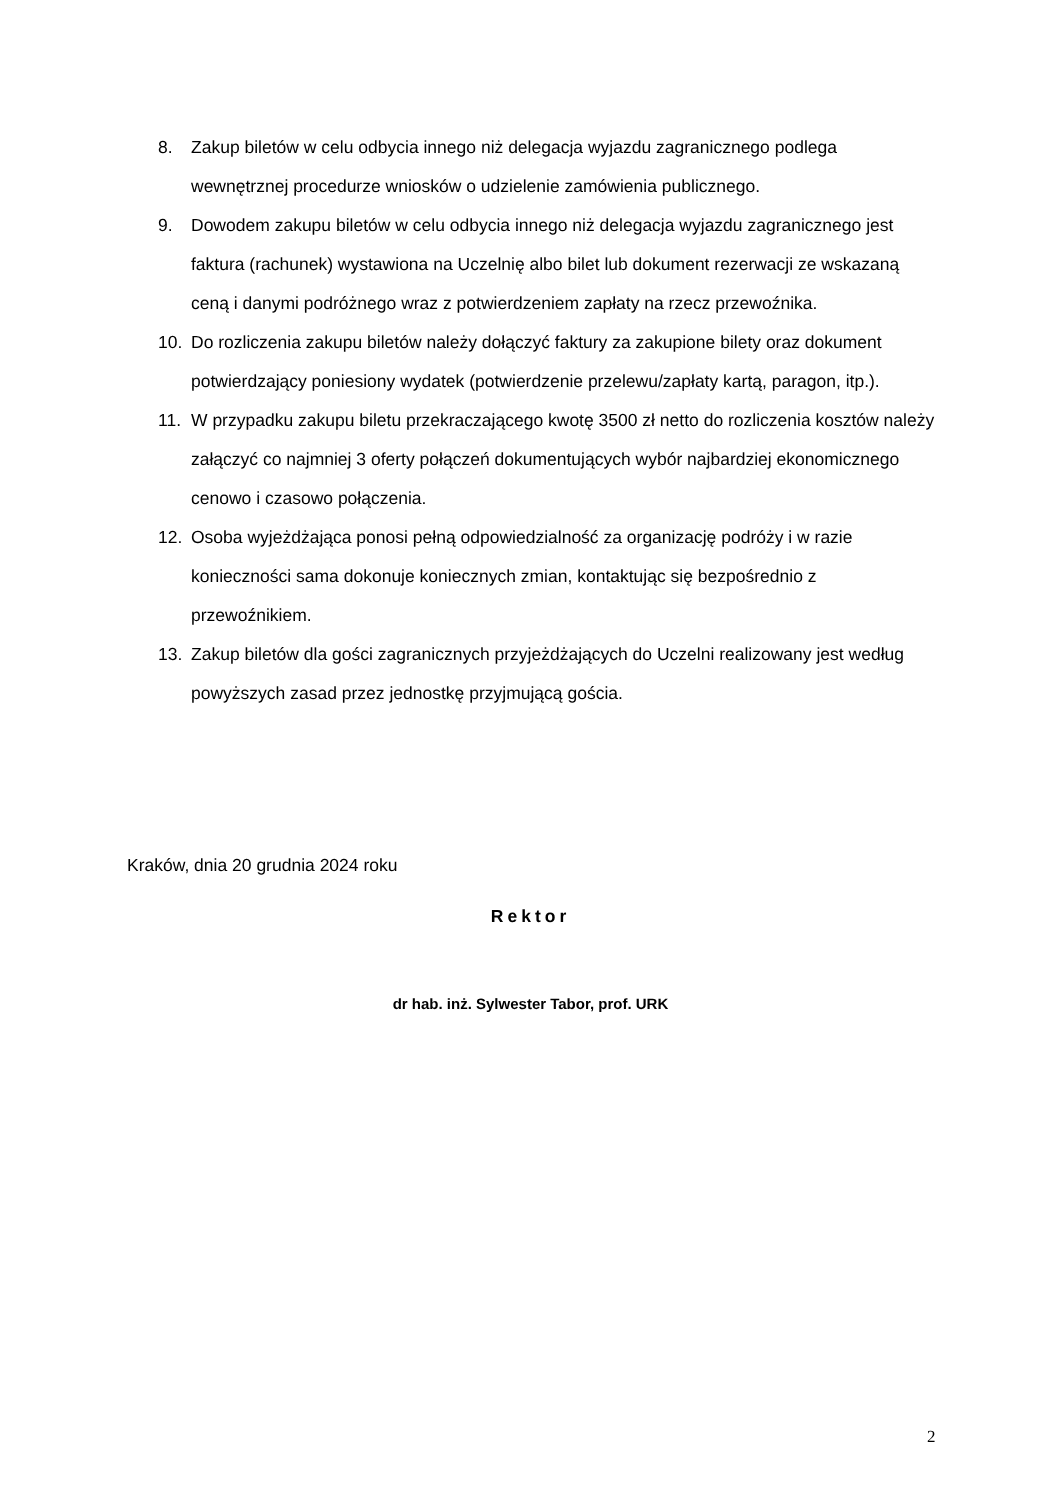8. Zakup biletów w celu odbycia innego niż delegacja wyjazdu zagranicznego podlega wewnętrznej procedurze wniosków o udzielenie zamówienia publicznego.
9. Dowodem zakupu biletów w celu odbycia innego niż delegacja wyjazdu zagranicznego jest faktura (rachunek) wystawiona na Uczelnię albo bilet lub dokument rezerwacji ze wskazaną ceną i danymi podróżnego wraz z potwierdzeniem zapłaty na rzecz przewoźnika.
10. Do rozliczenia zakupu biletów należy dołączyć faktury za zakupione bilety oraz dokument potwierdzający poniesiony wydatek (potwierdzenie przelewu/zapłaty kartą, paragon, itp.).
11. W przypadku zakupu biletu przekraczającego kwotę 3500 zł netto do rozliczenia kosztów należy załączyć co najmniej 3 oferty połączeń dokumentujących wybór najbardziej ekonomicznego cenowo i czasowo połączenia.
12. Osoba wyjeżdżająca ponosi pełną odpowiedzialność za organizację podróży i w razie konieczności sama dokonuje koniecznych zmian, kontaktując się bezpośrednio z przewoźnikiem.
13. Zakup biletów dla gości zagranicznych przyjeżdżających do Uczelni realizowany jest według powyższych zasad przez jednostkę przyjmującą gościa.
Kraków, dnia 20 grudnia 2024 roku
Rektor
dr hab. inż. Sylwester Tabor, prof. URK
2